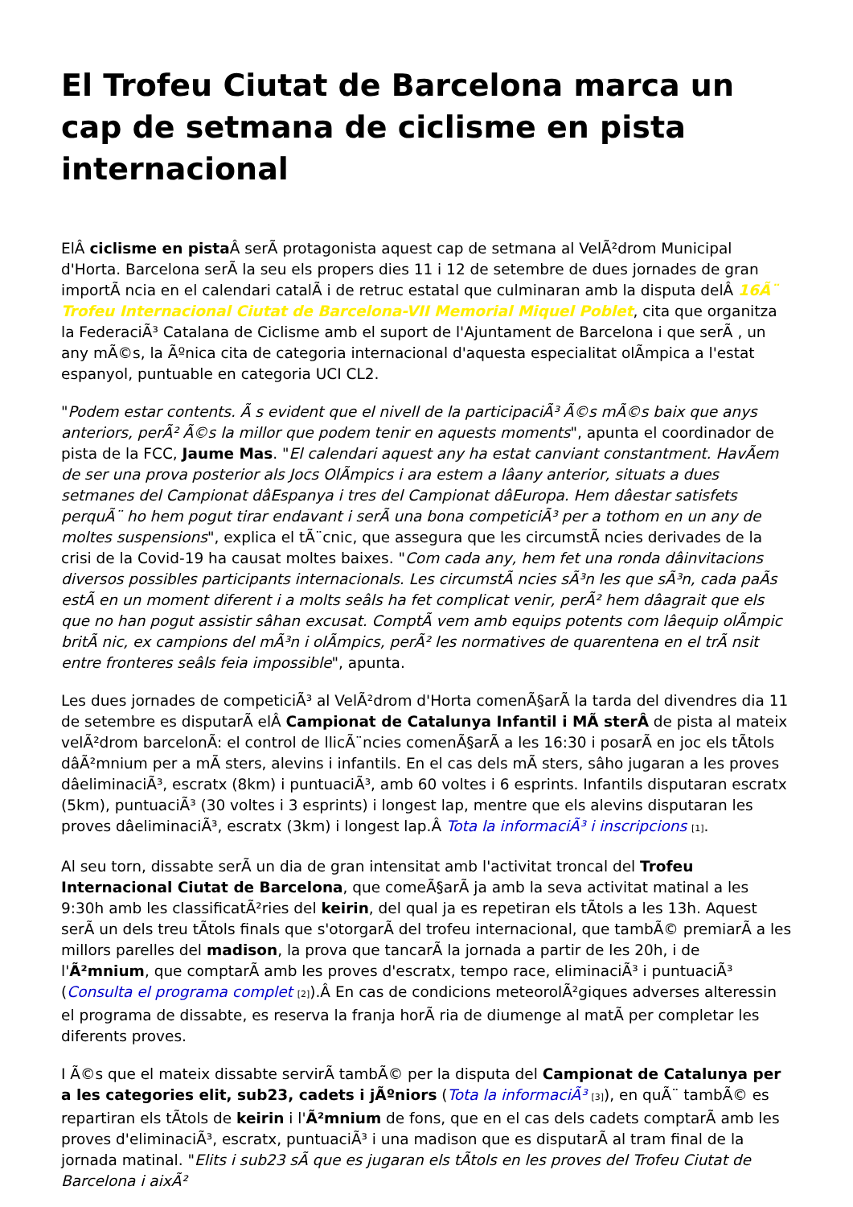El Trofeu Ciutat de Barcelona marca un cap de setmana de ciclisme en pista internacional
ElÂ ciclisme en pista Â serÃ protagonista aquest cap de setmana al VelÃ²drom Municipal d'Horta. Barcelona serÃ la seu els propers dies 11 i 12 de setembre de dues jornades de gran importÃ ncia en el calendari catalÃ i de retruc estatal que culminaran amb la disputa delÂ 16Ã¨ Trofeu Internacional Ciutat de Barcelona-VII Memorial Miquel Poblet, cita que organitza la FederaciÃ³ Catalana de Ciclisme amb el suport de l'Ajuntament de Barcelona i que serÃ , un any mÃ©s, la Ãºnica cita de categoria internacional d'aquesta especialitat olÃmpica a l'estat espanyol, puntuable en categoria UCI CL2.
"Podem estar contents. Ã s evident que el nivell de la participaciÃ³ Ã©s mÃ©s baix que anys anteriors, perÃ² Ã©s la millor que podem tenir en aquests moments", apunta el coordinador de pista de la FCC, Jaume Mas. "El calendari aquest any ha estat canviant constantment. HavÃem de ser una prova posterior als Jocs OlÃmpics i ara estem a lâany anterior, situats a dues setmanes del Campionat dâEspanya i tres del Campionat dâEuropa. Hem dâestar satisfets perquÃ¨ ho hem pogut tirar endavant i serÃ una bona competiciÃ³ per a tothom en un any de moltes suspensions", explica el tÃ¨cnic, que assegura que les circumstÃ ncies derivades de la crisi de la Covid-19 ha causat moltes baixes. "Com cada any, hem fet una ronda dâinvitacions diversos possibles participants internacionals. Les circumstÃ ncies sÃ³n les que sÃ³n, cada paÃs estÃ en un moment diferent i a molts seâls ha fet complicat venir, perÃ² hem dâagrait que els que no han pogut assistir sâhan excusat. ComptÃ vem amb equips potents com lâequip olÃmpic britÃ nic, ex campions del mÃ³n i olÃmpics, perÃ² les normatives de quarentena en el trÃ nsit entre fronteres seâls feia impossible", apunta.
Les dues jornades de competiciÃ³ al VelÃ²drom d'Horta comenÃ§arÃ la tarda del divendres dia 11 de setembre es disputarÃ elÂ Campionat de Catalunya Infantil i MÃ sterÂ de pista al mateix velÃ²drom barcelonÃ: el control de llicÃ¨ncies comenÃ§arÃ a les 16:30 i posarÃ en joc els tÃtols dâÃ²mnium per a mÃ sters, alevins i infantils. En el cas dels mÃ sters, sâho jugaran a les proves dâeliminaciÃ³, escratx (8km) i puntuaciÃ³, amb 60 voltes i 6 esprints. Infantils disputaran escratx (5km), puntuaciÃ³ (30 voltes i 3 esprints) i longest lap, mentre que els alevins disputaran les proves dâeliminaciÃ³, escratx (3km) i longest lap.Â Tota la informaciÃ³ i inscripcions <sup>[1]</sup>.
Al seu torn, dissabte serÃ un dia de gran intensitat amb l'activitat troncal del Trofeu Internacional Ciutat de Barcelona, que comeÃ§arÃ ja amb la seva activitat matinal a les 9:30h amb les classificatÃ²ries del keirin, del qual ja es repetiran els tÃtols a les 13h. Aquest serÃ un dels treu tÃ­tols finals que s'otorgarÃ del trofeu internacional, que tambÃ© premiarÃ a les millors parelles del madison, la prova que tancarÃ la jornada a partir de les 20h, i de l'Ã²mnium, que comptarÃ amb les proves d'escratx, tempo race, eliminaciÃ³ i puntuaciÃ³ (Consulta el programa complet <sup>[2]</sup>).Â En cas de condicions meteorolÃ²giques adverses alteressin el programa de dissabte, es reserva la franja horÃ ria de diumenge al matÃ per completar les diferents proves.
I Ã©s que el mateix dissabte servirÃ tambÃ© per la disputa del Campionat de Catalunya per a les categories elit, sub23, cadets i jÃºniors (Tota la informaciÃ³ <sup>[3]</sup>), en quÃ¨ tambÃ© es repartiran els tÃtols de keirin i l'Ã²mnium de fons, que en el cas dels cadets comptarÃ amb les proves d'eliminaciÃ³, escratx, puntuaciÃ³ i una madison que es disputarÃ al tram final de la jornada matinal. "Elits i sub23 sÃ que es jugaran els tÃtols en les proves del Trofeu Ciutat de Barcelona i aixÃ²